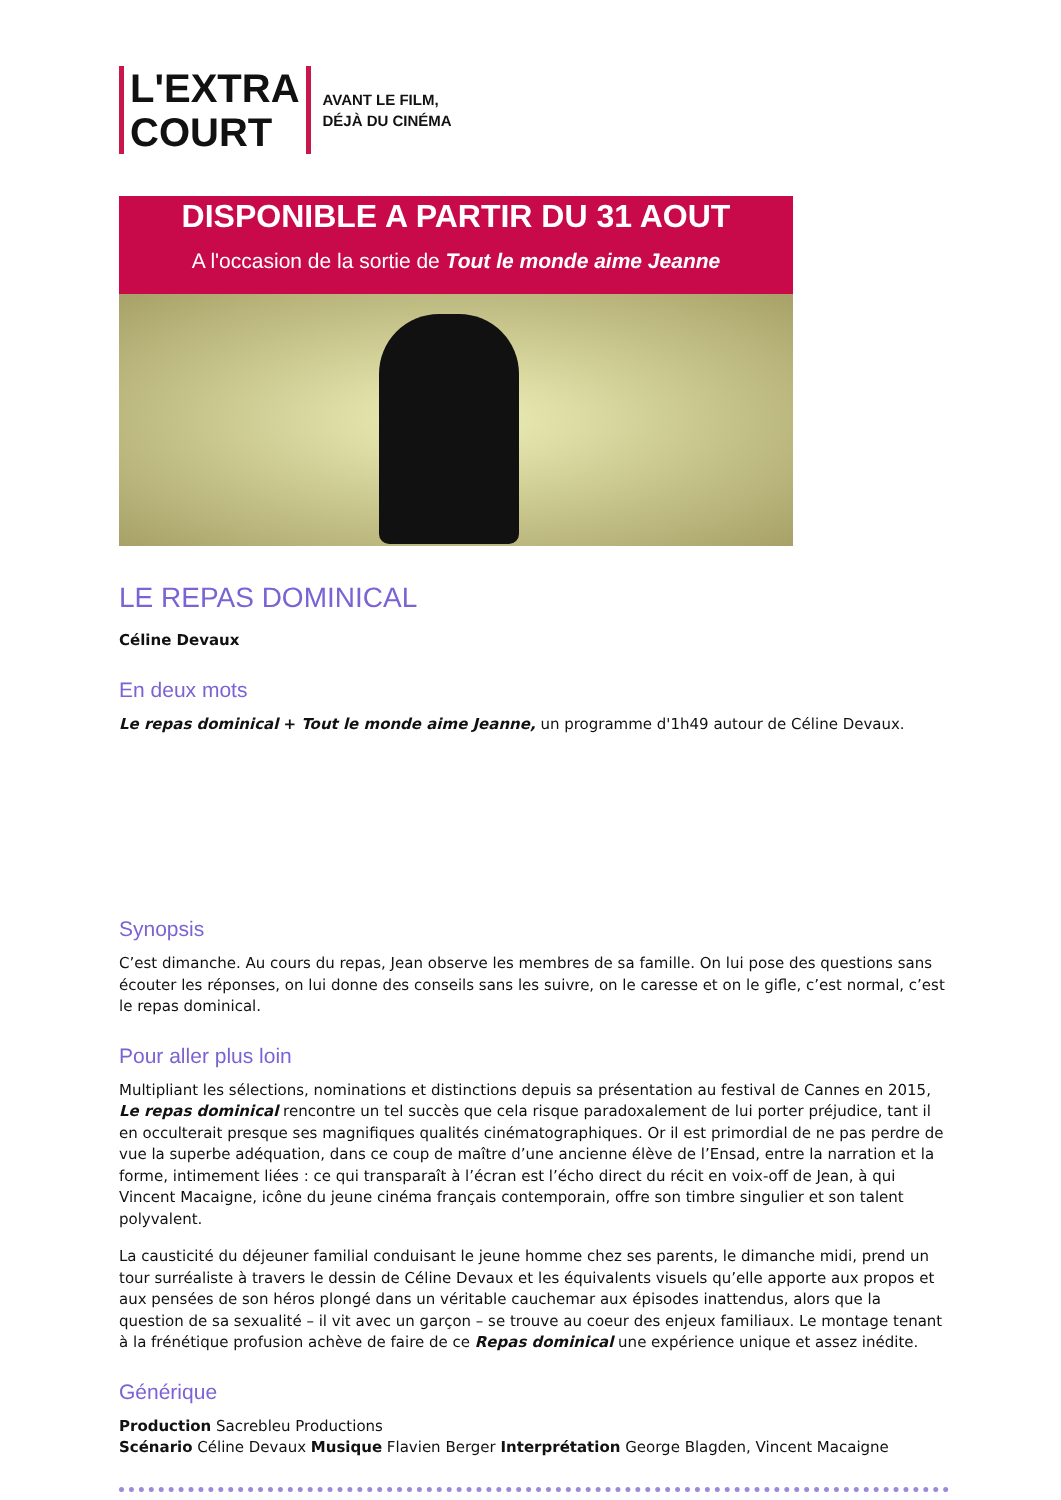L'EXTRA
COURT
AVANT LE FILM,
DÉJÀ DU CINÉMA
DISPONIBLE A PARTIR DU 31 AOUT
A l'occasion de la sortie de Tout le monde aime Jeanne
LE REPAS DOMINICAL
Céline Devaux
En deux mots
Le repas dominical + Tout le monde aime Jeanne, un programme d'1h49 autour de Céline Devaux.
Synopsis
C’est dimanche. Au cours du repas, Jean observe les membres de sa famille. On lui pose des questions sans écouter les réponses, on lui donne des conseils sans les suivre, on le caresse et on le gifle, c’est normal, c’est le repas dominical.
Pour aller plus loin
Multipliant les sélections, nominations et distinctions depuis sa présentation au festival de Cannes en 2015, Le repas dominical rencontre un tel succès que cela risque paradoxalement de lui porter préjudice, tant il en occulterait presque ses magnifiques qualités cinématographiques. Or il est primordial de ne pas perdre de vue la superbe adéquation, dans ce coup de maître d’une ancienne élève de l’Ensad, entre la narration et la forme, intimement liées : ce qui transparaît à l’écran est l’écho direct du récit en voix-off de Jean, à qui Vincent Macaigne, icône du jeune cinéma français contemporain, offre son timbre singulier et son talent polyvalent.
La causticité du déjeuner familial conduisant le jeune homme chez ses parents, le dimanche midi, prend un tour surréaliste à travers le dessin de Céline Devaux et les équivalents visuels qu’elle apporte aux propos et aux pensées de son héros plongé dans un véritable cauchemar aux épisodes inattendus, alors que la question de sa sexualité – il vit avec un garçon – se trouve au coeur des enjeux familiaux. Le montage tenant à la frénétique profusion achève de faire de ce Repas dominical une expérience unique et assez inédite.
Générique
Production Sacrebleu Productions
Scénario Céline Devaux Musique Flavien Berger Interprétation George Blagden, Vincent Macaigne